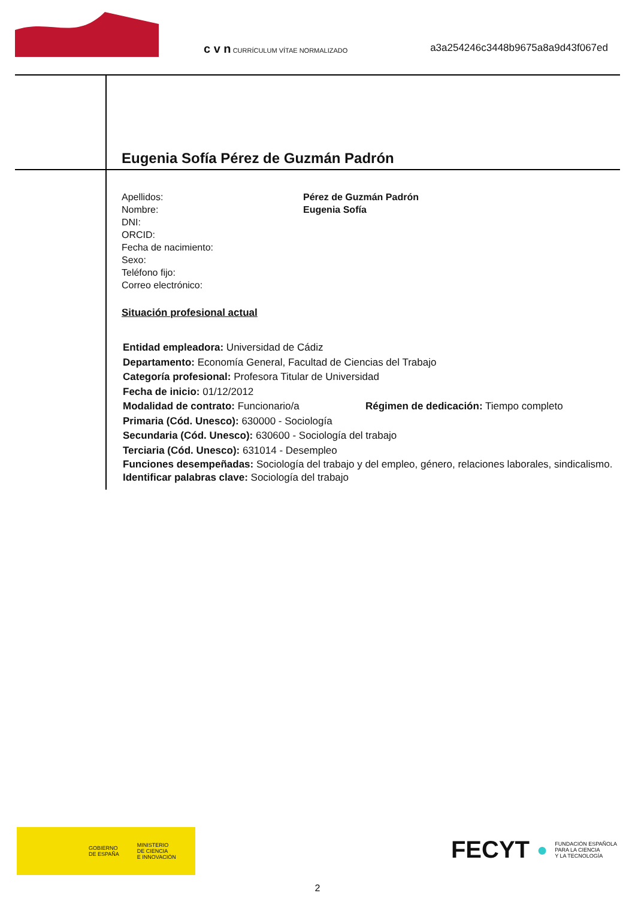c v n CURRÍCULUM VÍTAE NORMALIZADO
a3a254246c3448b9675a8a9d43f067ed
Eugenia Sofía Pérez de Guzmán Padrón
Apellidos: Pérez de Guzmán Padrón Nombre: Eugenia Sofía DNI: ORCID: Fecha de nacimiento: Sexo: Teléfono fijo: Correo electrónico:
Situación profesional actual
Entidad empleadora: Universidad de Cádiz
Departamento: Economía General, Facultad de Ciencias del Trabajo
Categoría profesional: Profesora Titular de Universidad
Fecha de inicio: 01/12/2012
Modalidad de contrato: Funcionario/a Régimen de dedicación: Tiempo completo
Primaria (Cód. Unesco): 630000 - Sociología
Secundaria (Cód. Unesco): 630600 - Sociología del trabajo
Terciaria (Cód. Unesco): 631014 - Desempleo
Funciones desempeñadas: Sociología del trabajo y del empleo, género, relaciones laborales, sindicalismo.
Identificar palabras clave: Sociología del trabajo
GOBIERNO
DE ESPAÑA MINISTERIO
DE CIENCIA
E INNOVACIÓN
FECYT ● FUNDACIÓN ESPAÑOLA
PARA LA CIENCIA
Y LA TECNOLOGÍA
2